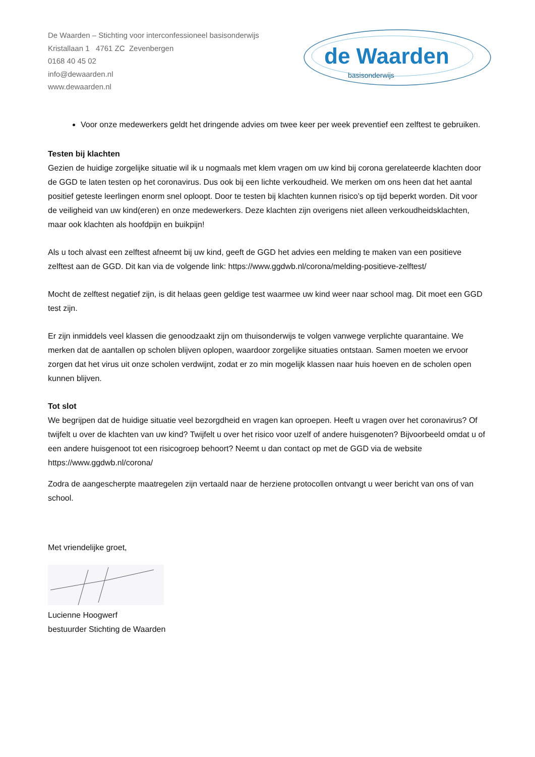De Waarden – Stichting voor interconfessioneel basisonderwijs
Kristallaan 1 4761 ZC Zevenbergen
0168 40 45 02
info@dewaarden.nl
www.dewaarden.nl
de Waarden
basisonderwijs
Voor onze medewerkers geldt het dringende advies om twee keer per week preventief een zelftest te gebruiken.
Testen bij klachten
Gezien de huidige zorgelijke situatie wil ik u nogmaals met klem vragen om uw kind bij corona gerelateerde klachten door de GGD te laten testen op het coronavirus. Dus ook bij een lichte verkoudheid. We merken om ons heen dat het aantal positief geteste leerlingen enorm snel oploopt. Door te testen bij klachten kunnen risico’s op tijd beperkt worden. Dit voor de veiligheid van uw kind(eren) en onze medewerkers. Deze klachten zijn overigens niet alleen verkoudheidsklachten, maar ook klachten als hoofdpijn en buikpijn!
Als u toch alvast een zelftest afneemt bij uw kind, geeft de GGD het advies een melding te maken van een positieve zelftest aan de GGD. Dit kan via de volgende link: https://www.ggdwb.nl/corona/melding-positieve-zelftest/
Mocht de zelftest negatief zijn, is dit helaas geen geldige test waarmee uw kind weer naar school mag. Dit moet een GGD test zijn.
Er zijn inmiddels veel klassen die genoodzaakt zijn om thuisonderwijs te volgen vanwege verplichte quarantaine. We merken dat de aantallen op scholen blijven oplopen, waardoor zorgelijke situaties ontstaan. Samen moeten we ervoor zorgen dat het virus uit onze scholen verdwijnt, zodat er zo min mogelijk klassen naar huis hoeven en de scholen open kunnen blijven.
Tot slot
We begrijpen dat de huidige situatie veel bezorgdheid en vragen kan oproepen. Heeft u vragen over het coronavirus? Of twijfelt u over de klachten van uw kind? Twijfelt u over het risico voor uzelf of andere huisgenoten? Bijvoorbeeld omdat u of een andere huisgenoot tot een risicogroep behoort? Neemt u dan contact op met de GGD via de website https://www.ggdwb.nl/corona/
Zodra de aangescherpte maatregelen zijn vertaald naar de herziene protocollen ontvangt u weer bericht van ons of van school.
Met vriendelijke groet,
Lucienne Hoogwerf
bestuurder Stichting de Waarden